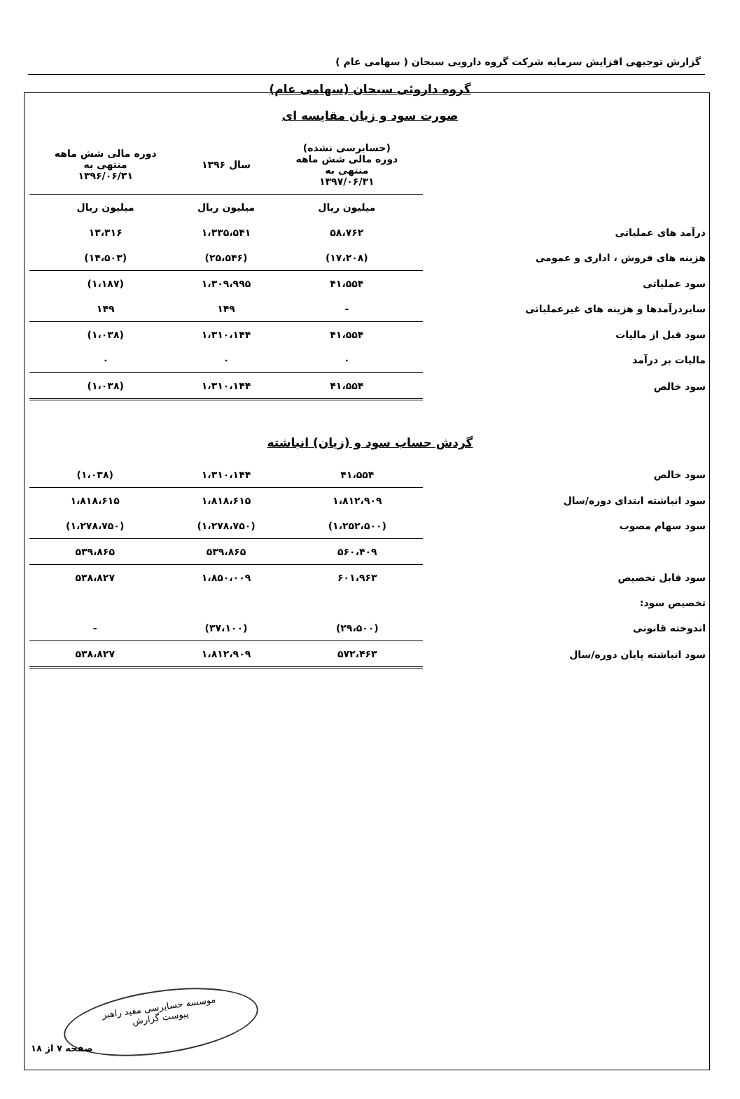گزارش توجیهی افزایش سرمایه شرکت گروه دارویی سبحان ( سهامی عام )
گروه داروئی سبحان (سهامی عام)
صورت سود و زیان مقایسه ای
| | (حسابرسی نشده) دوره مالی شش ماهه منتهی به ۱۳۹۷/۰۶/۳۱ | سال ۱۳۹۶ | دوره مالی شش ماهه منتهی به ۱۳۹۶/۰۶/۳۱ |
| --- | --- | --- | --- |
| | میلیون ریال | میلیون ریال | میلیون ریال |
| درآمد های عملیاتی | ۵۸،۷۶۲ | ۱،۳۳۵،۵۴۱ | ۱۳،۳۱۶ |
| هزینه های فروش ، اداری و عمومی | (۱۷،۲۰۸) | (۲۵،۵۴۶) | (۱۴،۵۰۳) |
| سود عملیاتی | ۴۱،۵۵۴ | ۱،۳۰۹،۹۹۵ | (۱،۱۸۷) |
| سایردرآمدها و هزینه های غیرعملیاتی | - | ۱۴۹ | ۱۴۹ |
| سود قبل از مالیات | ۴۱،۵۵۴ | ۱،۳۱۰،۱۴۴ | (۱،۰۳۸) |
| مالیات بر درآمد | ۰ | ۰ | ۰ |
| سود خالص | ۴۱،۵۵۴ | ۱،۳۱۰،۱۴۴ | (۱،۰۳۸) |
گردش حساب سود و (زیان) انباشته
| سود خالص | ۴۱،۵۵۴ | ۱،۳۱۰،۱۴۴ | (۱،۰۳۸) |
| سود انباشته ابتدای دوره/سال | ۱،۸۱۲،۹۰۹ | ۱،۸۱۸،۶۱۵ | ۱،۸۱۸،۶۱۵ |
| سود سهام مصوب | (۱،۲۵۲،۵۰۰) | (۱،۲۷۸،۷۵۰) | (۱،۲۷۸،۷۵۰) |
| | ۵۶۰،۴۰۹ | ۵۳۹،۸۶۵ | ۵۳۹،۸۶۵ |
| سود قابل تخصیص | ۶۰۱،۹۶۳ | ۱،۸۵۰،۰۰۹ | ۵۳۸،۸۲۷ |
| تخصیص سود: | | | |
| اندوخته قانونی | (۲۹،۵۰۰) | (۳۷،۱۰۰) | - |
| سود انباشته پایان دوره/سال | ۵۷۲،۴۶۳ | ۱،۸۱۲،۹۰۹ | ۵۳۸،۸۲۷ |
موسسه حسابرسی مفید راهبر
پیوست گزارش
صفحه ۷ از ۱۸